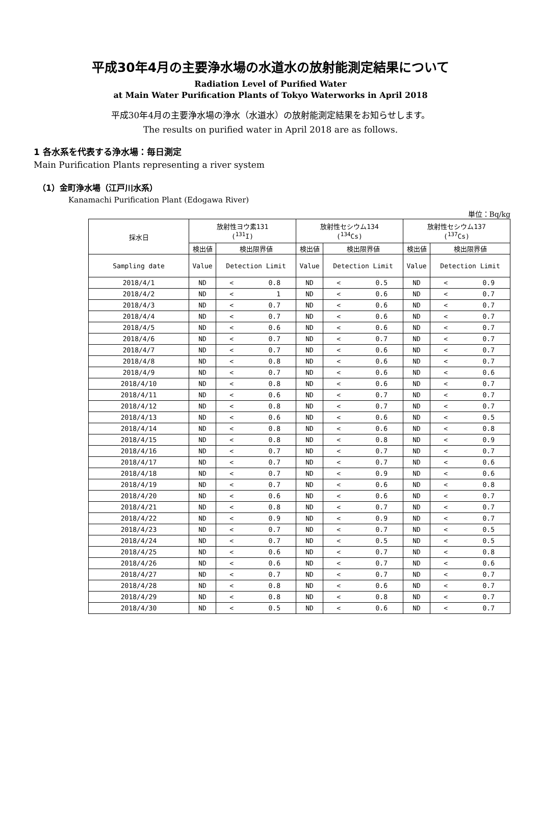平成30年4月の主要浄水場の水道水の放射能測定結果について
Radiation Level of Purified Water
at Main Water Purification Plants of Tokyo Waterworks in April 2018
平成30年4月の主要浄水場の浄水（水道水）の放射能測定結果をお知らせします。
The results on purified water in April 2018 are as follows.
1 各水系を代表する浄水場：毎日測定
Main Purification Plants representing a river system
（1）金町浄水場（江戸川水系）
Kanamachi Purification Plant (Edogawa River)
単位：Bq/kg
| 採水日 | 放射性ヨウ素131 (<sup>131</sup>I) | | 放射性セシウム134 (<sup>134</sup>Cs) | | 放射性セシウム137 (<sup>137</sup>Cs) | |
| --- | --- | --- | --- | --- | --- | --- |
| | 検出値 | 検出限界値 | 検出値 | 検出限界値 | 検出値 | 検出限界値 |
| Sampling date | Value | Detection Limit | Value | Detection Limit | Value | Detection Limit |
| 2018/4/1 | ND | < 0.8 | ND | < 0.5 | ND | < 0.9 |
| 2018/4/2 | ND | < 1 | ND | < 0.6 | ND | < 0.7 |
| 2018/4/3 | ND | < 0.7 | ND | < 0.6 | ND | < 0.7 |
| 2018/4/4 | ND | < 0.7 | ND | < 0.6 | ND | < 0.7 |
| 2018/4/5 | ND | < 0.6 | ND | < 0.6 | ND | < 0.7 |
| 2018/4/6 | ND | < 0.7 | ND | < 0.7 | ND | < 0.7 |
| 2018/4/7 | ND | < 0.7 | ND | < 0.6 | ND | < 0.7 |
| 2018/4/8 | ND | < 0.8 | ND | < 0.6 | ND | < 0.7 |
| 2018/4/9 | ND | < 0.7 | ND | < 0.6 | ND | < 0.6 |
| 2018/4/10 | ND | < 0.8 | ND | < 0.6 | ND | < 0.7 |
| 2018/4/11 | ND | < 0.6 | ND | < 0.7 | ND | < 0.7 |
| 2018/4/12 | ND | < 0.8 | ND | < 0.7 | ND | < 0.7 |
| 2018/4/13 | ND | < 0.6 | ND | < 0.6 | ND | < 0.5 |
| 2018/4/14 | ND | < 0.8 | ND | < 0.6 | ND | < 0.8 |
| 2018/4/15 | ND | < 0.8 | ND | < 0.8 | ND | < 0.9 |
| 2018/4/16 | ND | < 0.7 | ND | < 0.7 | ND | < 0.7 |
| 2018/4/17 | ND | < 0.7 | ND | < 0.7 | ND | < 0.6 |
| 2018/4/18 | ND | < 0.7 | ND | < 0.9 | ND | < 0.6 |
| 2018/4/19 | ND | < 0.7 | ND | < 0.6 | ND | < 0.8 |
| 2018/4/20 | ND | < 0.6 | ND | < 0.6 | ND | < 0.7 |
| 2018/4/21 | ND | < 0.8 | ND | < 0.7 | ND | < 0.7 |
| 2018/4/22 | ND | < 0.9 | ND | < 0.9 | ND | < 0.7 |
| 2018/4/23 | ND | < 0.7 | ND | < 0.7 | ND | < 0.5 |
| 2018/4/24 | ND | < 0.7 | ND | < 0.5 | ND | < 0.5 |
| 2018/4/25 | ND | < 0.6 | ND | < 0.7 | ND | < 0.8 |
| 2018/4/26 | ND | < 0.6 | ND | < 0.7 | ND | < 0.6 |
| 2018/4/27 | ND | < 0.7 | ND | < 0.7 | ND | < 0.7 |
| 2018/4/28 | ND | < 0.8 | ND | < 0.6 | ND | < 0.7 |
| 2018/4/29 | ND | < 0.8 | ND | < 0.8 | ND | < 0.7 |
| 2018/4/30 | ND | < 0.5 | ND | < 0.6 | ND | < 0.7 |